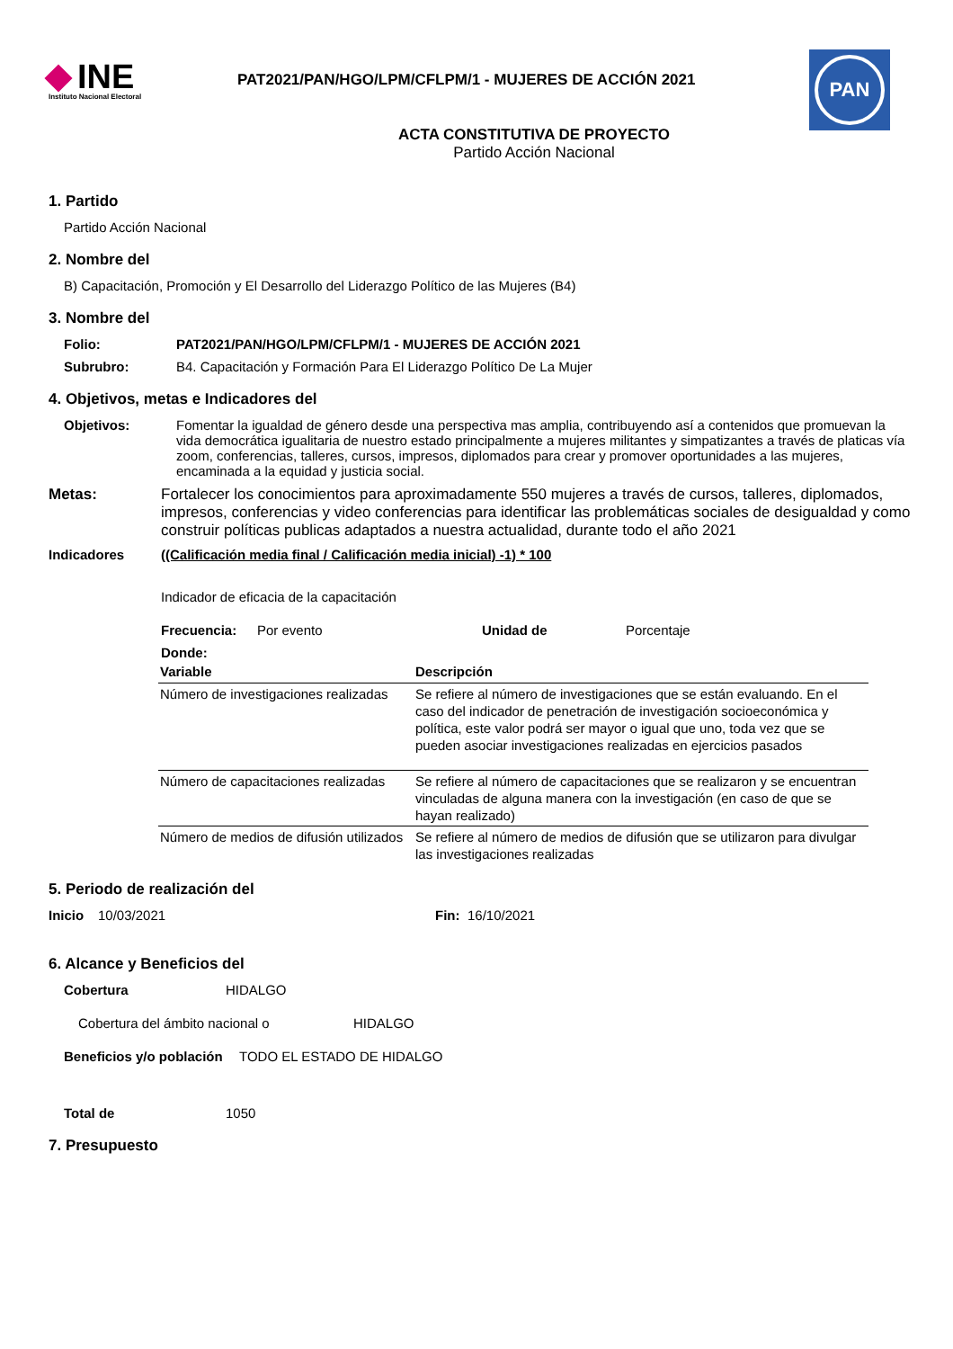PAN
INE
Instituto Nacional Electoral
PAT2021/PAN/HGO/LPM/CFLPM/1 - MUJERES DE ACCIÓN 2021
ACTA CONSTITUTIVA DE PROYECTO
Partido Acción Nacional
1. Partido
Partido Acción Nacional
2. Nombre del
B) Capacitación, Promoción y El Desarrollo del Liderazgo Político de las Mujeres (B4)
3. Nombre del
Folio: PAT2021/PAN/HGO/LPM/CFLPM/1 - MUJERES DE ACCIÓN 2021
Subrubro: B4. Capacitación y Formación Para El Liderazgo Político De La Mujer
4. Objetivos, metas e Indicadores del
Objetivos: Fomentar la igualdad de género desde una perspectiva mas amplia, contribuyendo así a contenidos que promuevan la vida democrática igualitaria de nuestro estado principalmente a mujeres militantes y simpatizantes a través de platicas vía zoom, conferencias, talleres, cursos, impresos, diplomados para crear y promover oportunidades a las mujeres, encaminada a la equidad y justicia social.
Metas: Fortalecer los conocimientos para aproximadamente 550 mujeres a través de cursos, talleres, diplomados, impresos, conferencias y video conferencias para identificar las problemáticas sociales de desigualdad y como construir políticas publicas adaptados a nuestra actualidad, durante todo el año 2021
Indicadores ((Calificación media final / Calificación media inicial) -1) * 100
Indicador de eficacia de la capacitación
Frecuencia: Por evento Unidad de Porcentaje
Donde:
| Variable | Descripción |
| --- | --- |
| Número de investigaciones realizadas | Se refiere al número de investigaciones que se están evaluando. En el caso del indicador de penetración de investigación socioeconómica y política, este valor podrá ser mayor o igual que uno, toda vez que se pueden asociar investigaciones realizadas en ejercicios pasados |
| Número de capacitaciones realizadas | Se refiere al número de capacitaciones que se realizaron y se encuentran vinculadas de alguna manera con la investigación (en caso de que se hayan realizado) |
| Número de medios de difusión utilizados | Se refiere al número de medios de difusión que se utilizaron para divulgar las investigaciones realizadas |
5. Periodo de realización del
Inicio 10/03/2021 Fin: 16/10/2021
6. Alcance y Beneficios del
Cobertura HIDALGO
Cobertura del ámbito nacional o HIDALGO
Beneficios y/o población TODO EL ESTADO DE HIDALGO
Total de 1050
7. Presupuesto